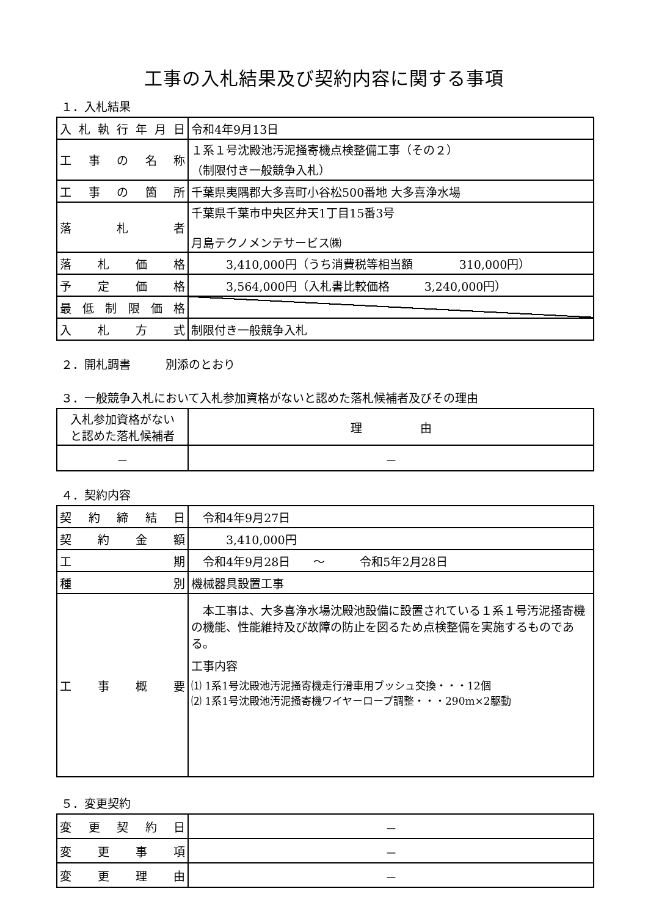工事の入札結果及び契約内容に関する事項
１．入札結果
| 入札執行年月日 | 令和4年9月13日 |
| 工事の名称 | １系１号沈殿池汚泥掻寄機点検整備工事（その２） （制限付き一般競争入札） |
| 工事の箇所 | 千葉県夷隅郡大多喜町小谷松500番地 大多喜浄水場 |
| 落札者 | 千葉県千葉市中央区弁天1丁目15番3号 月島テクノメンテサービス㈱ |
| 落札価格 | 3,410,000円（うち消費税等相当額 310,000円） |
| 予定価格 | 3,564,000円（入札書比較価格 3,240,000円） |
| 最低制限価格 | |
| 入札方式 | 制限付き一般競争入札 |
２．開札調書　　　別添のとおり
３．一般競争入札において入札参加資格がないと認めた落札候補者及びその理由
| 入札参加資格がない と認めた落札候補者 | 理 由 |
| － | － |
４．契約内容
| 契約締結日 | 令和4年9月27日 |
| 契約金額 | 3,410,000円 |
| 工期 | 令和4年9月28日 ～ 令和5年2月28日 |
| 種別 | 機械器具設置工事 |
| 工事概要 | 本工事は、大多喜浄水場沈殿池設備に設置されている１系１号汚泥掻寄機の機能、性能維持及び故障の防止を図るため点検整備を実施するものである。 工事内容 ⑴ 1系1号沈殿池汚泥掻寄機走行滑車用ブッシュ交換・・・12個 ⑵ 1系1号沈殿池汚泥掻寄機ワイヤーロープ調整・・・290m×2駆動 |
５．変更契約
| 変更契約日 | － |
| 変更事項 | － |
| 変更理由 | － |